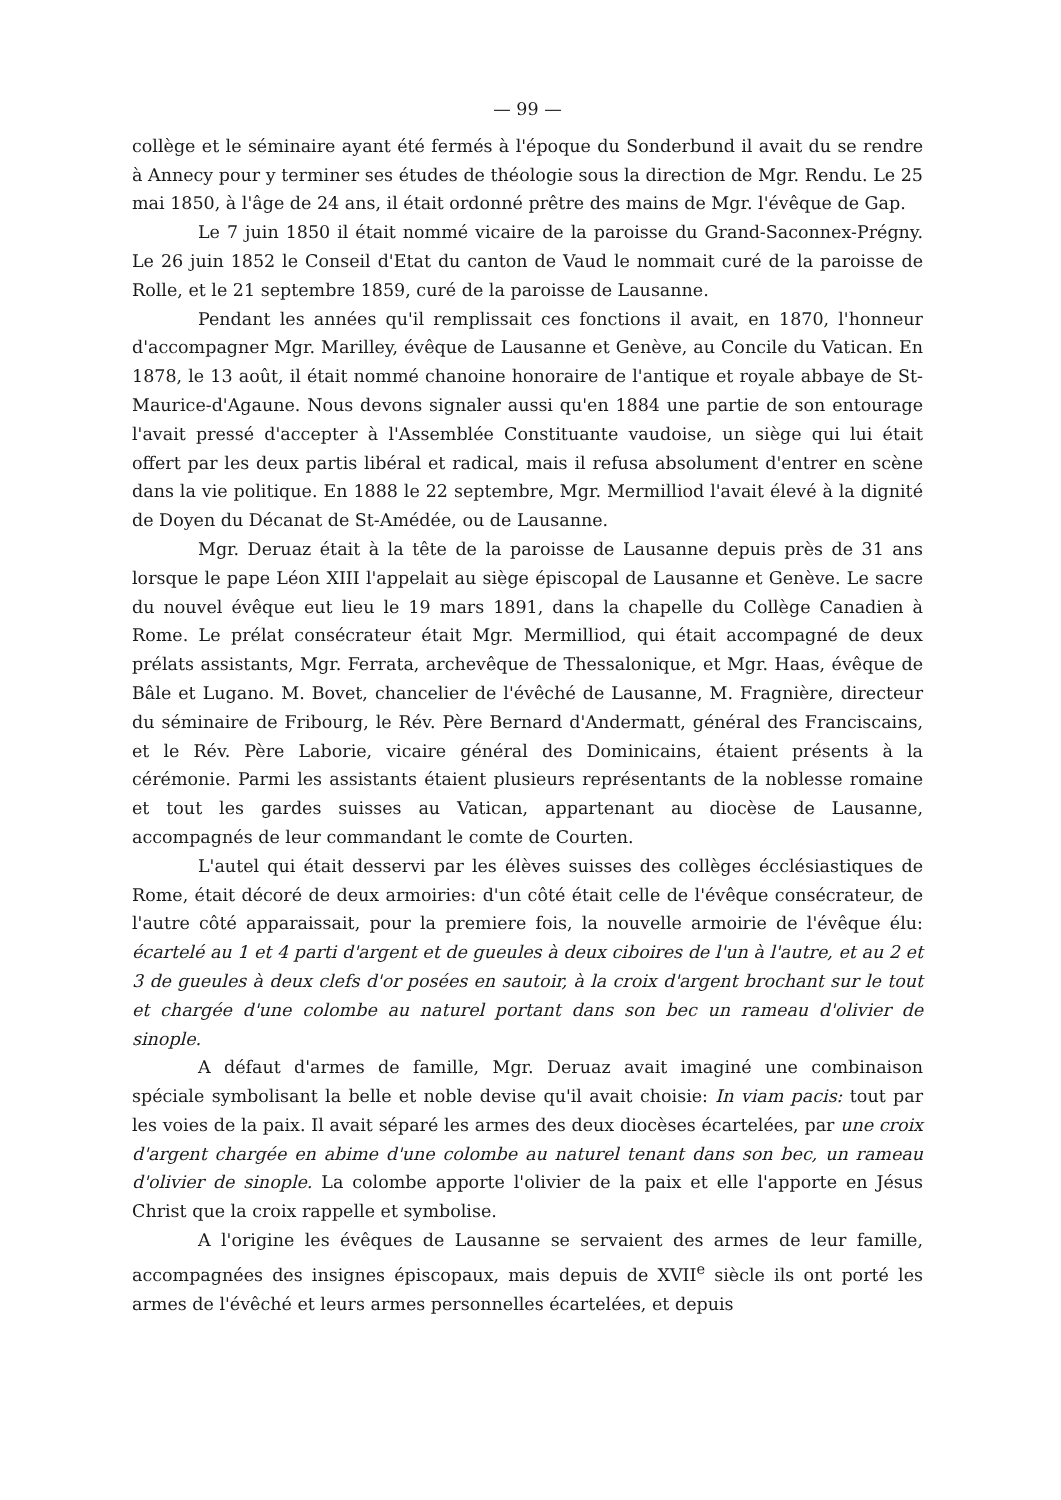— 99 —
collège et le séminaire ayant été fermés à l'époque du Sonderbund il avait du se rendre à Annecy pour y terminer ses études de théologie sous la direction de Mgr. Rendu. Le 25 mai 1850, à l'âge de 24 ans, il était ordonné prêtre des mains de Mgr. l'évêque de Gap.
Le 7 juin 1850 il était nommé vicaire de la paroisse du Grand-Saconnex-Prégny. Le 26 juin 1852 le Conseil d'Etat du canton de Vaud le nommait curé de la paroisse de Rolle, et le 21 septembre 1859, curé de la paroisse de Lausanne.
Pendant les années qu'il remplissait ces fonctions il avait, en 1870, l'honneur d'accompagner Mgr. Marilley, évêque de Lausanne et Genève, au Concile du Vatican. En 1878, le 13 août, il était nommé chanoine honoraire de l'antique et royale abbaye de St-Maurice-d'Agaune. Nous devons signaler aussi qu'en 1884 une partie de son entourage l'avait pressé d'accepter à l'Assemblée Constituante vaudoise, un siège qui lui était offert par les deux partis libéral et radical, mais il refusa absolument d'entrer en scène dans la vie politique. En 1888 le 22 septembre, Mgr. Mermilliod l'avait élevé à la dignité de Doyen du Décanat de St-Amédée, ou de Lausanne.
Mgr. Deruaz était à la tête de la paroisse de Lausanne depuis près de 31 ans lorsque le pape Léon XIII l'appelait au siège épiscopal de Lausanne et Genève. Le sacre du nouvel évêque eut lieu le 19 mars 1891, dans la chapelle du Collège Canadien à Rome. Le prélat consécrateur était Mgr. Mermilliod, qui était accompagné de deux prélats assistants, Mgr. Ferrata, archevêque de Thessalonique, et Mgr. Haas, évêque de Bâle et Lugano. M. Bovet, chancelier de l'évêché de Lausanne, M. Fragnière, directeur du séminaire de Fribourg, le Rév. Père Bernard d'Andermatt, général des Franciscains, et le Rév. Père Laborie, vicaire général des Dominicains, étaient présents à la cérémonie. Parmi les assistants étaient plusieurs représentants de la noblesse romaine et tout les gardes suisses au Vatican, appartenant au diocèse de Lausanne, accompagnés de leur commandant le comte de Courten.
L'autel qui était desservi par les élèves suisses des collèges écclésiastiques de Rome, était décoré de deux armoiries: d'un côté était celle de l'évêque consécrateur, de l'autre côté apparaissait, pour la premiere fois, la nouvelle armoirie de l'évêque élu: écartelé au 1 et 4 parti d'argent et de gueules à deux ciboires de l'un à l'autre, et au 2 et 3 de gueules à deux clefs d'or posées en sautoir, à la croix d'argent brochant sur le tout et chargée d'une colombe au naturel portant dans son bec un rameau d'olivier de sinople.
A défaut d'armes de famille, Mgr. Deruaz avait imaginé une combinaison spéciale symbolisant la belle et noble devise qu'il avait choisie: In viam pacis: tout par les voies de la paix. Il avait séparé les armes des deux diocèses écartelées, par une croix d'argent chargée en abime d'une colombe au naturel tenant dans son bec, un rameau d'olivier de sinople. La colombe apporte l'olivier de la paix et elle l'apporte en Jésus Christ que la croix rappelle et symbolise.
A l'origine les évêques de Lausanne se servaient des armes de leur famille, accompagnées des insignes épiscopaux, mais depuis de XVII<sup>e</sup> siècle ils ont porté les armes de l'évêché et leurs armes personnelles écartelées, et depuis